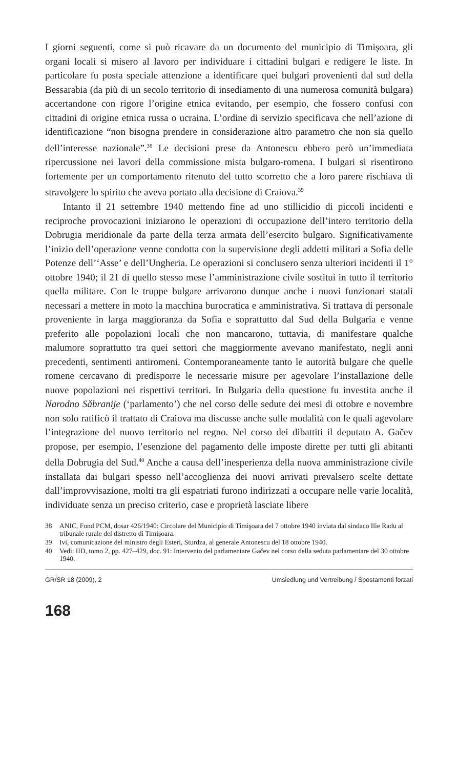I giorni seguenti, come si può ricavare da un documento del municipio di Timişoara, gli organi locali si misero al lavoro per individuare i cittadini bulgari e redigere le liste. In particolare fu posta speciale attenzione a identificare quei bulgari provenienti dal sud della Bessarabia (da più di un secolo territorio di insediamento di una numerosa comunità bulgara) accertandone con rigore l’origine etnica evitando, per esempio, che fossero confusi con cittadini di origine etnica russa o ucraina. L’ordine di servizio specificava che nell’azione di identificazione “non bisogna prendere in considerazione altro parametro che non sia quello dell’interesse nazionale”.<sup>38</sup> Le decisioni prese da Antonescu ebbero però un’immediata ripercussione nei lavori della commissione mista bulgaro-romena. I bulgari si risentirono fortemente per un comportamento ritenuto del tutto scorretto che a loro parere rischiava di stravolgere lo spirito che aveva portato alla decisione di Craiova.<sup>39</sup>
Intanto il 21 settembre 1940 mettendo fine ad uno stillicidio di piccoli incidenti e reciproche provocazioni iniziarono le operazioni di occupazione dell’intero territorio della Dobrugia meridionale da parte della terza armata dell’esercito bulgaro. Significativamente l’inizio dell’operazione venne condotta con la supervisione degli addetti militari a Sofia delle Potenze dell’‘Asse’ e dell’Ungheria. Le operazioni si conclusero senza ulteriori incidenti il 1° ottobre 1940; il 21 di quello stesso mese l’amministrazione civile sostituì in tutto il territorio quella militare. Con le truppe bulgare arrivarono dunque anche i nuovi funzionari statali necessari a mettere in moto la macchina burocratica e amministrativa. Si trattava di personale proveniente in larga maggioranza da Sofia e soprattutto dal Sud della Bulgaria e venne preferito alle popolazioni locali che non mancarono, tuttavia, di manifestare qualche malumore soprattutto tra quei settori che maggiormente avevano manifestato, negli anni precedenti, sentimenti antiromeni. Contemporaneamente tanto le autorità bulgare che quelle romene cercavano di predisporre le necessarie misure per agevolare l’installazione delle nuove popolazioni nei rispettivi territori. In Bulgaria della questione fu investita anche il Narodno Sǎbranije (‘parlamento’) che nel corso delle sedute dei mesi di ottobre e novembre non solo ratificò il trattato di Craiova ma discusse anche sulle modalità con le quali agevolare l’integrazione del nuovo territorio nel regno. Nel corso dei dibattiti il deputato A. Gačev propose, per esempio, l’esenzione del pagamento delle imposte dirette per tutti gli abitanti della Dobrugia del Sud.<sup>40</sup> Anche a causa dell’inesperienza della nuova amministrazione civile installata dai bulgari spesso nell’accoglienza dei nuovi arrivati prevalsero scelte dettate dall’improvvisazione, molti tra gli espatriati furono indirizzati a occupare nelle varie località, individuate senza un preciso criterio, case e proprietà lasciate libere
38 ANIC, Fond PCM, dosar 426/1940: Circolare del Municipio di Timişoara del 7 ottobre 1940 inviata dal sindaco Ilie Radu al tribunale rurale del distretto di Timişoara.
39 Ivi, comunicazione del ministro degli Esteri, Sturdza, al generale Antonescu del 18 ottobre 1940.
40 Vedi: IID, tomo 2, pp. 427–429, doc. 91: Intervento del parlamentare Gačev nel corso della seduta parlamentare del 30 ottobre 1940.
GR/SR 18 (2009), 2 Umsiedlung und Vertreibung / Spostamenti forzati
168